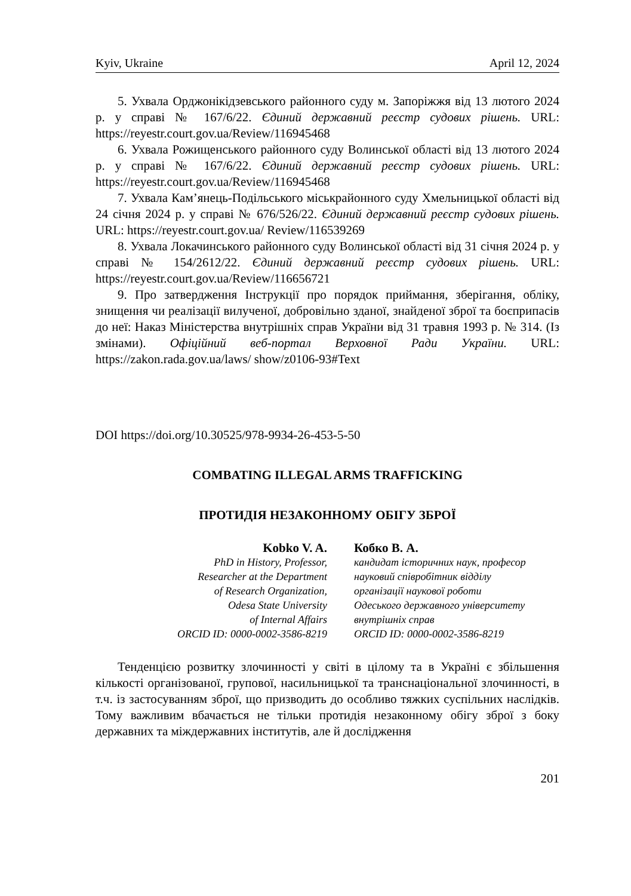Kyiv, Ukraine April 12, 2024
5. Ухвала Орджонікідзевського районного суду м. Запоріжжя від 13 лютого 2024 р. у справі № 167/6/22. Єдиний державний реєстр судових рішень. URL: https://reyestr.court.gov.ua/Review/116945468
6. Ухвала Рожищенського районного суду Волинської області від 13 лютого 2024 р. у справі № 167/6/22. Єдиний державний реєстр судових рішень. URL: https://reyestr.court.gov.ua/Review/116945468
7. Ухвала Кам’янець-Подільського міськрайонного суду Хмельницької області від 24 січня 2024 р. у справі № 676/526/22. Єдиний державний реєстр судових рішень. URL: https://reyestr.court.gov.ua/ Review/116539269
8. Ухвала Локачинського районного суду Волинської області від 31 січня 2024 р. у справі № 154/2612/22. Єдиний державний реєстр судових рішень. URL: https://reyestr.court.gov.ua/Review/116656721
9. Про затвердження Інструкції про порядок приймання, зберігання, обліку, знищення чи реалізації вилученої, добровільно зданої, знайденої зброї та боєприпасів до неї: Наказ Міністерства внутрішніх справ України від 31 травня 1993 р. № 314. (Із змінами). Офіційний веб-портал Верховної Ради України. URL: https://zakon.rada.gov.ua/laws/ show/z0106-93#Text
DOI https://doi.org/10.30525/978-9934-26-453-5-50
COMBATING ILLEGAL ARMS TRAFFICKING
ПРОТИДІЯ НЕЗАКОННОМУ ОБІГУ ЗБРОЇ
Kobko V. A.
PhD in History, Professor,
Researcher at the Department
of Research Organization,
Odesa State University
of Internal Affairs
ORCID ID: 0000-0002-3586-8219
Кобко В. А.
кандидат історичних наук, професор
науковий співробітник відділу
організації наукової роботи
Одеського державного університету
внутрішніх справ
ORCID ID: 0000-0002-3586-8219
Тенденцією розвитку злочинності у світі в цілому та в Україні є збільшення кількості організованої, групової, насильницької та транснаціональної злочинності, в т.ч. із застосуванням зброї, що призводить до особливо тяжких суспільних наслідків. Тому важливим вбачається не тільки протидія незаконному обігу зброї з боку державних та міждержавних інститутів, але й дослідження
201